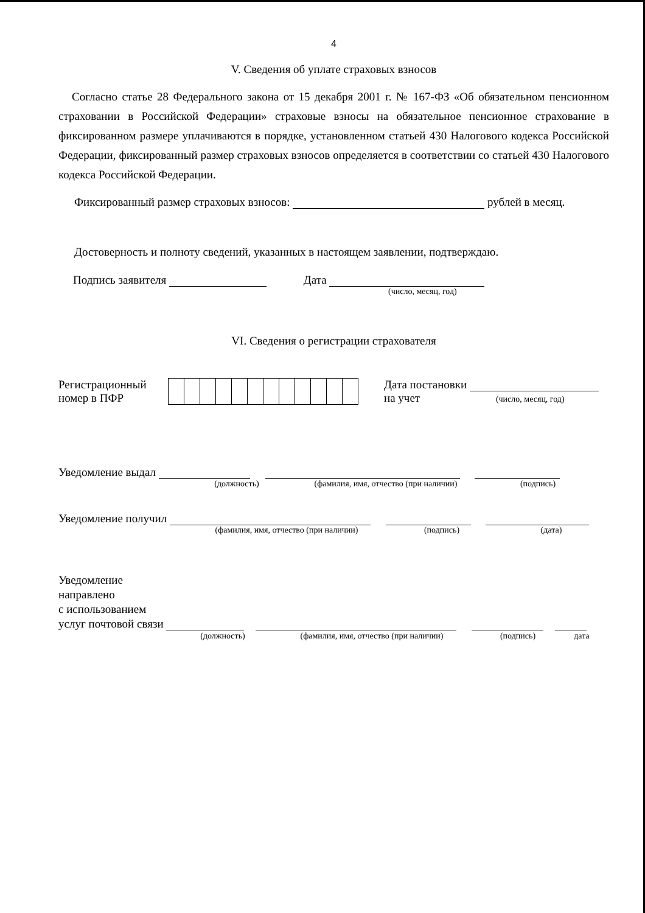4
V. Сведения об уплате страховых взносов
Согласно статье 28 Федерального закона от 15 декабря 2001 г. № 167-ФЗ «Об обязательном пенсионном страховании в Российской Федерации» страховые взносы на обязательное пенсионное страхование в фиксированном размере уплачиваются в порядке, установленном статьей 430 Налогового кодекса Российской Федерации, фиксированный размер страховых взносов определяется в соответствии со статьей 430 Налогового кодекса Российской Федерации.
Фиксированный размер страховых взносов: рублей в месяц.
Достоверность и полноту сведений, указанных в настоящем заявлении, подтверждаю.
Подпись заявителя Дата
(число, месяц, год)
VI. Сведения о регистрации страхователя
Регистрационный
номер в ПФР
Дата постановки
на учет (число, месяц, год)
Уведомление выдал
(должность) (фамилия, имя, отчество (при наличии) (подпись)
Уведомление получил
(фамилия, имя, отчество (при наличии) (подпись) (дата)
Уведомление
направлено
с использованием
услуг почтовой связи
(должность) (фамилия, имя, отчество (при наличии) (подпись) дата